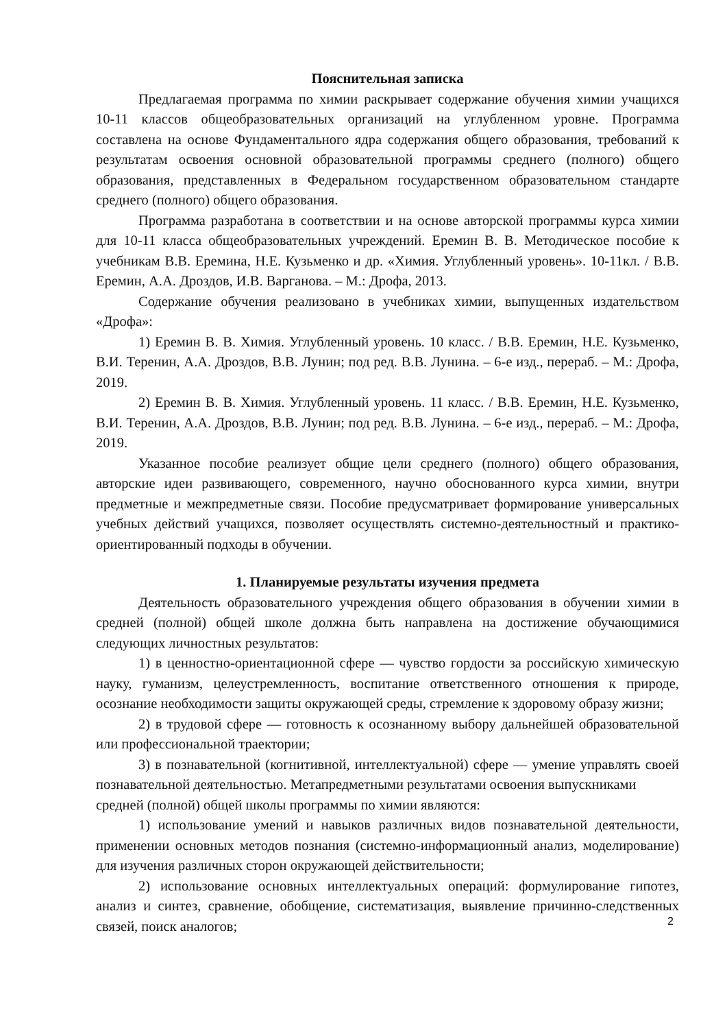Пояснительная записка
Предлагаемая программа по химии раскрывает содержание обучения химии учащихся 10-11 классов общеобразовательных организаций на углубленном уровне. Программа составлена на основе Фундаментального ядра содержания общего образования, требований к результатам освоения основной образовательной программы среднего (полного) общего образования, представленных в Федеральном государственном образовательном стандарте среднего (полного) общего образования.
Программа разработана в соответствии и на основе авторской программы курса химии для 10-11 класса общеобразовательных учреждений. Еремин В. В. Методическое пособие к учебникам В.В. Еремина, Н.Е. Кузьменко и др. «Химия. Углубленный уровень». 10-11кл. / В.В. Еремин, А.А. Дроздов, И.В. Варганова. – М.: Дрофа, 2013.
Содержание обучения реализовано в учебниках химии, выпущенных издательством «Дрофа»:
1) Еремин В. В. Химия. Углубленный уровень. 10 класс. / В.В. Еремин, Н.Е. Кузьменко, В.И. Теренин, А.А. Дроздов, В.В. Лунин; под ред. В.В. Лунина. – 6-е изд., перераб. – М.: Дрофа, 2019.
2) Еремин В. В. Химия. Углубленный уровень. 11 класс. / В.В. Еремин, Н.Е. Кузьменко, В.И. Теренин, А.А. Дроздов, В.В. Лунин; под ред. В.В. Лунина. – 6-е изд., перераб. – М.: Дрофа, 2019.
Указанное пособие реализует общие цели среднего (полного) общего образования, авторские идеи развивающего, современного, научно обоснованного курса химии, внутри предметные и межпредметные связи. Пособие предусматривает формирование универсальных учебных действий учащихся, позволяет осуществлять системно-деятельностный и практико-ориентированный подходы в обучении.
1. Планируемые результаты изучения предмета
Деятельность образовательного учреждения общего образования в обучении химии в средней (полной) общей школе должна быть направлена на достижение обучающимися следующих личностных результатов:
1) в ценностно-ориентационной сфере — чувство гордости за российскую химическую науку, гуманизм, целеустремленность, воспитание ответственного отношения к природе, осознание необходимости защиты окружающей среды, стремление к здоровому образу жизни;
2) в трудовой сфере — готовность к осознанному выбору дальнейшей образовательной или профессиональной траектории;
3) в познавательной (когнитивной, интеллектуальной) сфере — умение управлять своей познавательной деятельностью. Метапредметными результатами освоения выпускниками
средней (полной) общей школы программы по химии являются:
1) использование умений и навыков различных видов познавательной деятельности, применении основных методов познания (системно-информационный анализ, моделирование) для изучения различных сторон окружающей действительности;
2) использование основных интеллектуальных операций: формулирование гипотез, анализ и синтез, сравнение, обобщение, систематизация, выявление причинно-следственных связей, поиск аналогов;
2